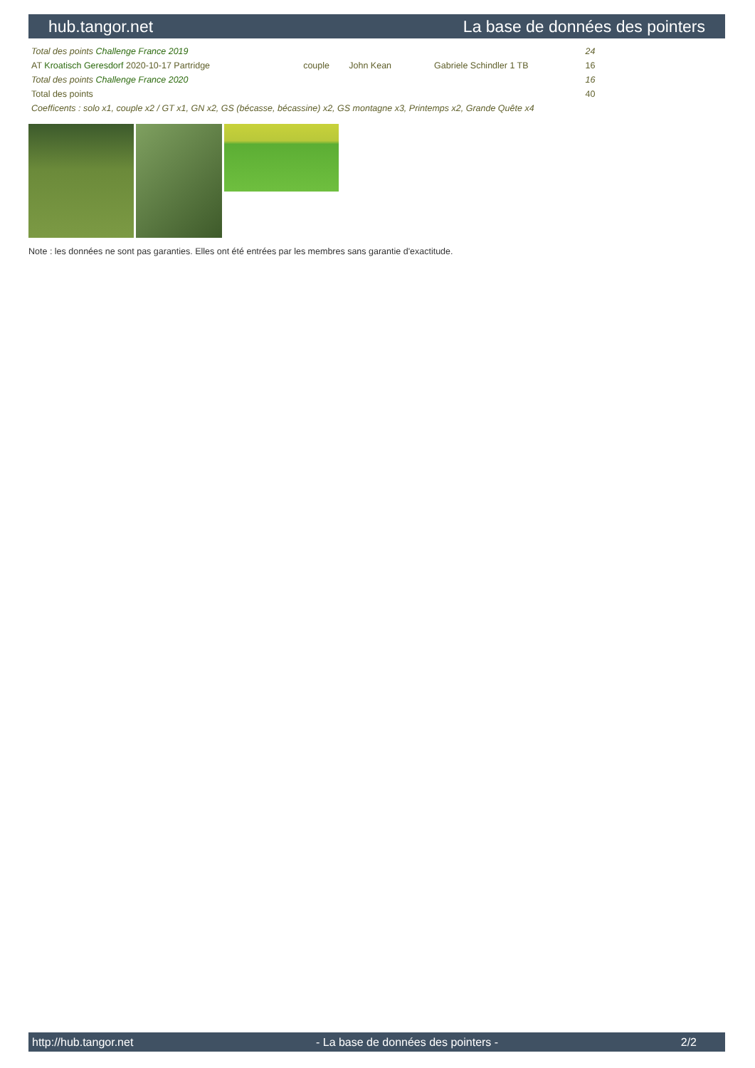hub.tangor.net La base de données des pointers
| Total des points Challenge France 2019 | | | | | | | | 24 |
| AT Kroatisch Geresdorf 2020-10-17 Partridge | | couple | John Kean | | | Gabriele Schindler 1 TB | | 16 |
| Total des points Challenge France 2020 | | | | | | | | 16 |
| Total des points | | | | | | | | 40 |
| Coefficents : solo x1, couple x2 / GT x1, GN x2, GS (bécasse, bécassine) x2, GS montagne x3, Printemps x2, Grande Quête x4 | | | | | | | | |
Note : les données ne sont pas garanties. Elles ont été entrées par les membres sans garantie d'exactitude.
http://hub.tangor.net - La base de données des pointers - 2/2